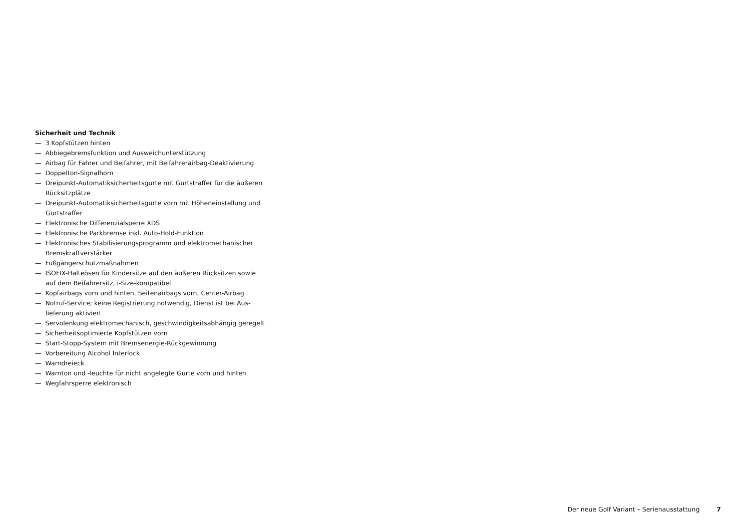Sicherheit und Technik
— 3 Kopfstützen hinten
— Abbiegebremsfunktion und Ausweichunterstützung
— Airbag für Fahrer und Beifahrer, mit Beifahrerairbag-Deaktivierung
— Doppelton-Signalhorn
— Dreipunkt-Automatiksicherheitsgurte mit Gurtstraffer für die äußeren Rücksitzplätze
— Dreipunkt-Automatiksicherheitsgurte vorn mit Höheneinstellung und Gurtstraffer
— Elektronische Differenzialsperre XDS
— Elektronische Parkbremse inkl. Auto-Hold-Funktion
— Elektronisches Stabilisierungsprogramm und elektromechanischer Bremskraftverstärker
— Fußgängerschutzmaßnahmen
— ISOFIX-Halteösen für Kindersitze auf den äußeren Rücksitzen sowie auf dem Beifahrersitz, i-Size-kompatibel
— Kopfairbags vorn und hinten, Seitenairbags vorn, Center-Airbag
— Notruf-Service; keine Registrierung notwendig, Dienst ist bei Aus­lieferung aktiviert
— Servolenkung elektromechanisch, geschwindigkeitsabhängig ge­regelt
— Sicherheitsoptimierte Kopfstützen vorn
— Start-Stopp-System mit Bremsenergie-Rückgewinnung
— Vorbereitung Alcohol Interlock
— Warndreieck
— Warnton und -leuchte für nicht angelegte Gurte vorn und hinten
— Wegfahrsperre elektronisch
Der neue Golf Variant – Serienausstattung 7